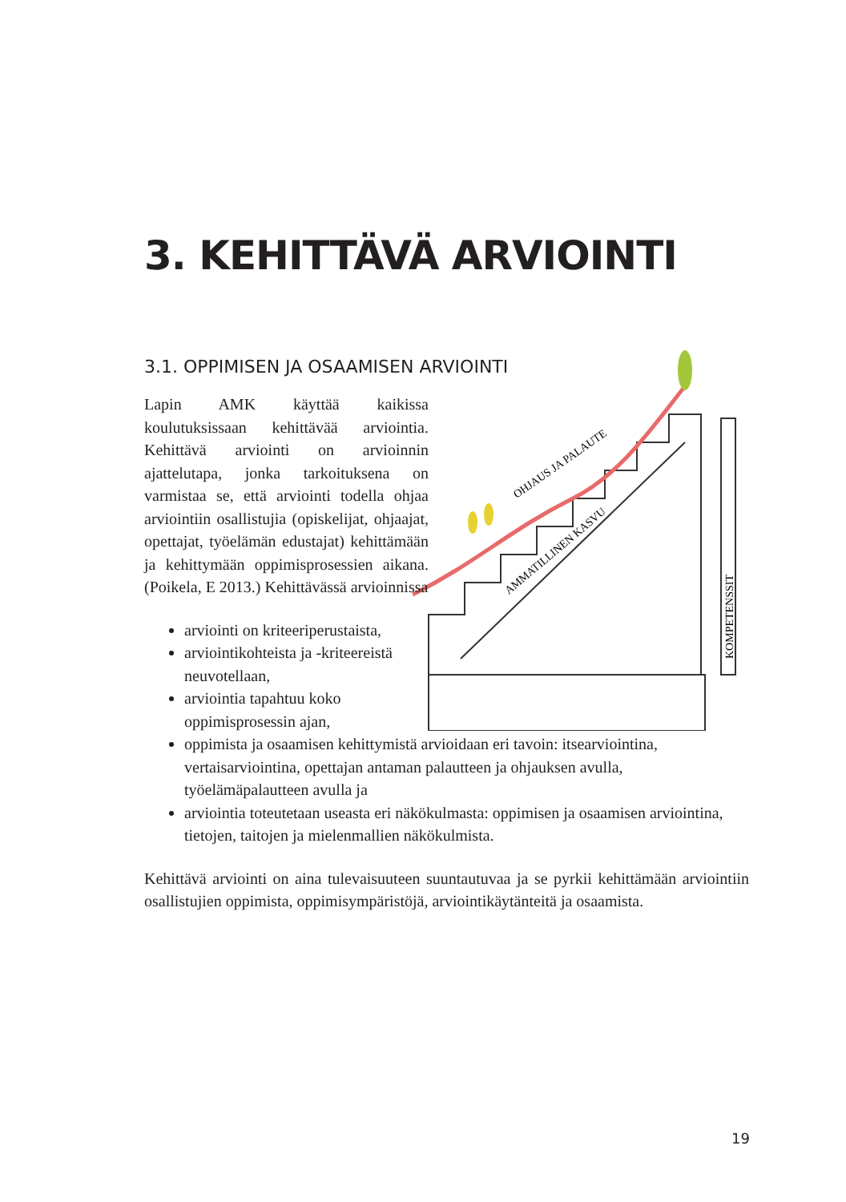3. KEHITTÄVÄ ARVIOINTI
3.1. OPPIMISEN JA OSAAMISEN ARVIOINTI
Lapin AMK käyttää kaikissa koulutuksissaan kehittävää arviointia. Kehittävä arviointi on arvioinnin ajattelutapa, jonka tarkoituksena on varmistaa se, että arviointi todella ohjaa arviointiin osallistujia (opiskelijat, ohjaajat, opettajat, työelämän edustajat) kehittämään ja kehittymään oppimisprosessien aikana. (Poikela, E 2013.) Kehittävässä arvioinnissa
AMMATILLINEN KASVU
OHJAUS JA PALAUTE
KOMPETENSSIT
arviointi on kriteeriperustaista,
arviointikohteista ja -kriteereistä neuvotellaan,
arviointia tapahtuu koko oppimisprosessin ajan,
oppimista ja osaamisen kehittymistä arvioidaan eri tavoin: itsearviointina, vertaisarviointina, opettajan antaman palautteen ja ohjauksen avulla, työelämäpalautteen avulla ja
arviointia toteutetaan useasta eri näkökulmasta: oppimisen ja osaamisen arviointina, tietojen, taitojen ja mielenmallien näkökulmista.
Kehittävä arviointi on aina tulevaisuuteen suuntautuvaa ja se pyrkii kehittämään arviointiin osallistujien oppimista, oppimisympäristöjä, arviointikäytänteitä ja osaamista.
19